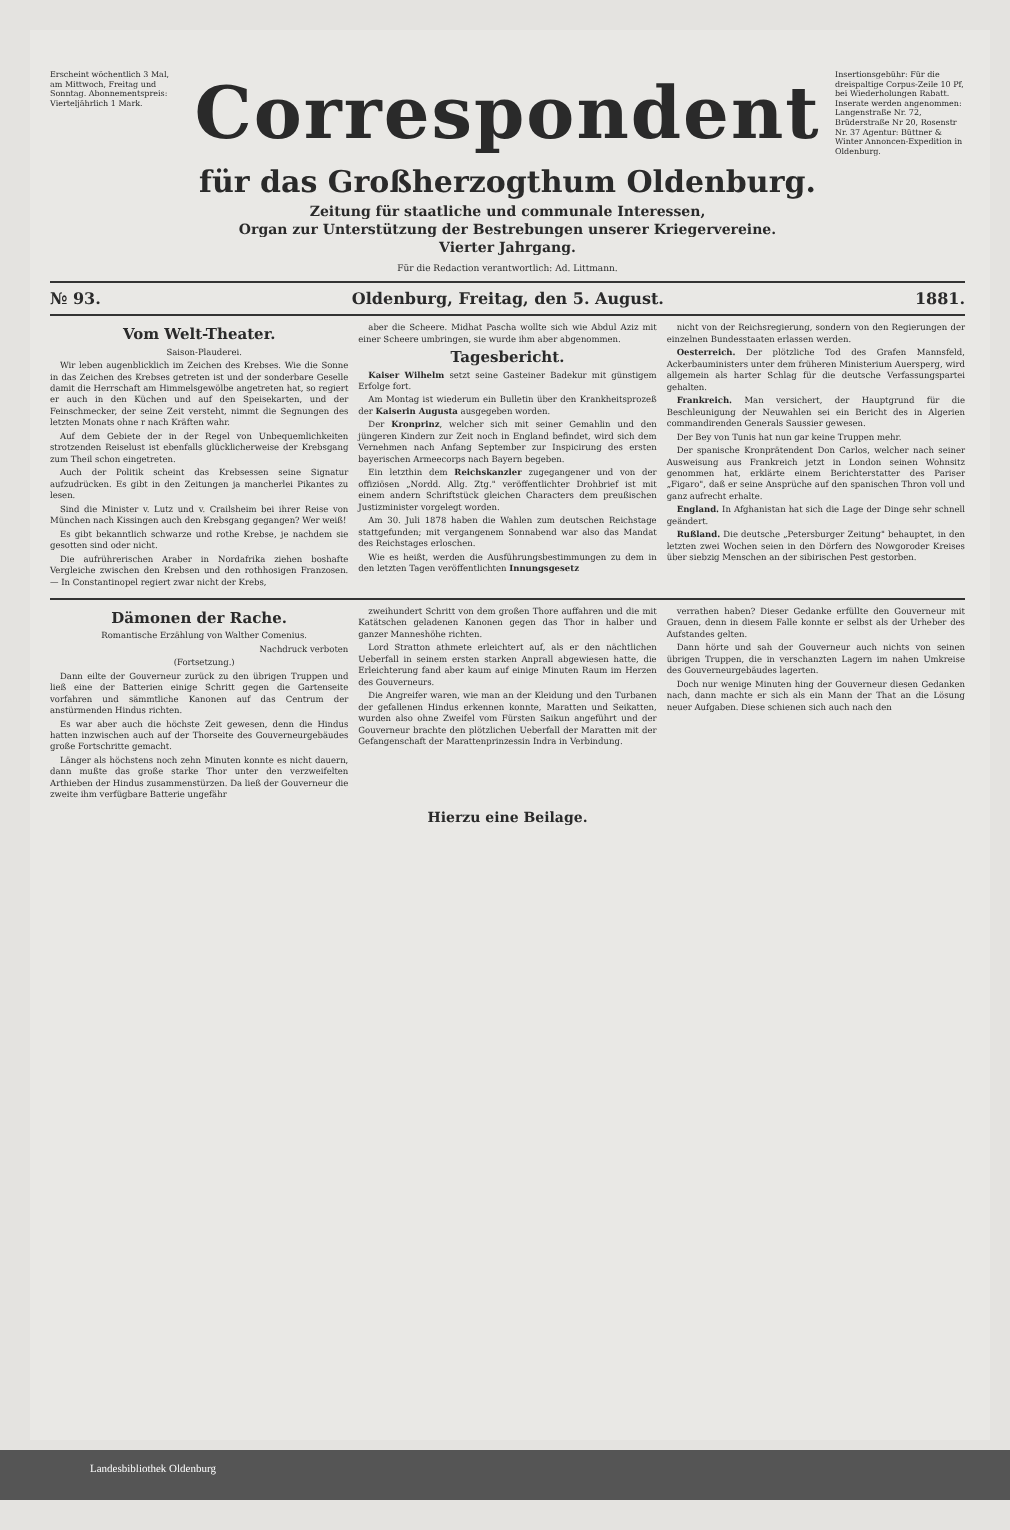Erscheint wöchentlich 3 Mal, am Mittwoch, Freitag und Sonntag. Abonnementspreis: Vierteljährlich 1 Mark.
Correspondent
Insertionsgebühr: Für die dreispaltige Corpus-Zeile 10 Pf, bei Wiederholungen Rabatt. Inserate werden angenommen: Langenstraße Nr. 72, Brüderstraße Nr 20, Rosenstr Nr. 37 Agentur: Büttner & Winter Annoncen-Expedition in Oldenburg.
für das Großherzogthum Oldenburg.
Zeitung für staatliche und communale Interessen,
Organ zur Unterstützung der Bestrebungen unserer Kriegervereine.
Vierter Jahrgang.
Für die Redaction verantwortlich: Ad. Littmann.
№ 93. Oldenburg, Freitag, den 5. August. 1881.
Vom Welt-Theater.
Saison-Plauderei.
Wir leben augenblicklich im Zeichen des Krebses. Wie die Sonne in das Zeichen des Krebses getreten ist und der sonderbare Geselle damit die Herrschaft am Himmelsgewölbe angetreten hat, so regiert er auch in den Küchen und auf den Speisekarten, und der Feinschmecker, der seine Zeit versteht, nimmt die Segnungen des letzten Monats ohne r nach Kräften wahr.
Auf dem Gebiete der in der Regel von Unbequemlichkeiten strotzenden Reiselust ist ebenfalls glücklicherweise der Krebsgang zum Theil schon eingetreten.
Auch der Politik scheint das Krebsessen seine Signatur aufzudrücken. Es gibt in den Zeitungen ja mancherlei Pikantes zu lesen.
Sind die Minister v. Lutz und v. Crailsheim bei ihrer Reise von München nach Kissingen auch den Krebsgang gegangen? Wer weiß!
Es gibt bekanntlich schwarze und rothe Krebse, je nachdem sie gesotten sind oder nicht.
Die aufrührerischen Araber in Nordafrika ziehen boshafte Vergleiche zwischen den Krebsen und den rothhosigen Franzosen. — In Constantinopel regiert zwar nicht der Krebs,
aber die Scheere. Midhat Pascha wollte sich wie Abdul Aziz mit einer Scheere umbringen, sie wurde ihm aber abgenommen.
Tagesbericht.
Kaiser Wilhelm setzt seine Gasteiner Badekur mit günstigem Erfolge fort.
Am Montag ist wiederum ein Bulletin über den Krankheitsprozeß der Kaiserin Augusta ausgegeben worden.
Der Kronprinz, welcher sich mit seiner Gemahlin und den jüngeren Kindern zur Zeit noch in England befindet, wird sich dem Vernehmen nach Anfang September zur Inspicirung des ersten bayerischen Armeecorps nach Bayern begeben.
Ein letzthin dem Reichskanzler zugegangener und von der offiziösen „Nordd. Allg. Ztg." veröffentlichter Drohbrief ist mit einem andern Schriftstück gleichen Characters dem preußischen Justizminister vorgelegt worden.
Am 30. Juli 1878 haben die Wahlen zum deutschen Reichstage stattgefunden; mit vergangenem Sonnabend war also das Mandat des Reichstages erloschen.
Wie es heißt, werden die Ausführungsbestimmungen zu dem in den letzten Tagen veröffentlichten Innungsgesetz
nicht von der Reichsregierung, sondern von den Regierungen der einzelnen Bundesstaaten erlassen werden.
Oesterreich. Der plötzliche Tod des Grafen Mannsfeld, Ackerbauministers unter dem früheren Ministerium Auersperg, wird allgemein als harter Schlag für die deutsche Verfassungspartei gehalten.
Frankreich. Man versichert, der Hauptgrund für die Beschleunigung der Neuwahlen sei ein Bericht des in Algerien commandirenden Generals Saussier gewesen.
Der Bey von Tunis hat nun gar keine Truppen mehr.
Der spanische Kronprätendent Don Carlos, welcher nach seiner Ausweisung aus Frankreich jetzt in London seinen Wohnsitz genommen hat, erklärte einem Berichterstatter des Pariser „Figaro", daß er seine Ansprüche auf den spanischen Thron voll und ganz aufrecht erhalte.
England. In Afghanistan hat sich die Lage der Dinge sehr schnell geändert.
Rußland. Die deutsche „Petersburger Zeitung" behauptet, in den letzten zwei Wochen seien in den Dörfern des Nowgoroder Kreises über siebzig Menschen an der sibirischen Pest gestorben.
Dämonen der Rache.
Romantische Erzählung von Walther Comenius.
Nachdruck verboten
(Fortsetzung.)
Dann eilte der Gouverneur zurück zu den übrigen Truppen und ließ eine der Batterien einige Schritt gegen die Gartenseite vorfahren und sämmtliche Kanonen auf das Centrum der anstürmenden Hindus richten.
Es war aber auch die höchste Zeit gewesen, denn die Hindus hatten inzwischen auch auf der Thorseite des Gouverneurgebäudes große Fortschritte gemacht.
Länger als höchstens noch zehn Minuten konnte es nicht dauern, dann mußte das große starke Thor unter den verzweifelten Arthieben der Hindus zusammenstürzen. Da ließ der Gouverneur die zweite ihm verfügbare Batterie ungefähr
zweihundert Schritt von dem großen Thore auffahren und die mit Katätschen geladenen Kanonen gegen das Thor in halber und ganzer Manneshöhe richten.
Lord Stratton athmete erleichtert auf, als er den nächtlichen Ueberfall in seinem ersten starken Anprall abgewiesen hatte, die Erleichterung fand aber kaum auf einige Minuten Raum im Herzen des Gouverneurs.
Die Angreifer waren, wie man an der Kleidung und den Turbanen der gefallenen Hindus erkennen konnte, Maratten und Seikatten, wurden also ohne Zweifel vom Fürsten Saikun angeführt und der Gouverneur brachte den plötzlichen Ueberfall der Maratten mit der Gefangenschaft der Marattenprinzessin Indra in Verbindung.
verrathen haben? Dieser Gedanke erfüllte den Gouverneur mit Grauen, denn in diesem Falle konnte er selbst als der Urheber des Aufstandes gelten.
Dann hörte und sah der Gouverneur auch nichts von seinen übrigen Truppen, die in verschanzten Lagern im nahen Umkreise des Gouverneurgebäudes lagerten.
Doch nur wenige Minuten hing der Gouverneur diesen Gedanken nach, dann machte er sich als ein Mann der That an die Lösung neuer Aufgaben. Diese schienen sich auch nach den
Hierzu eine Beilage.
Landesbibliothek Oldenburg